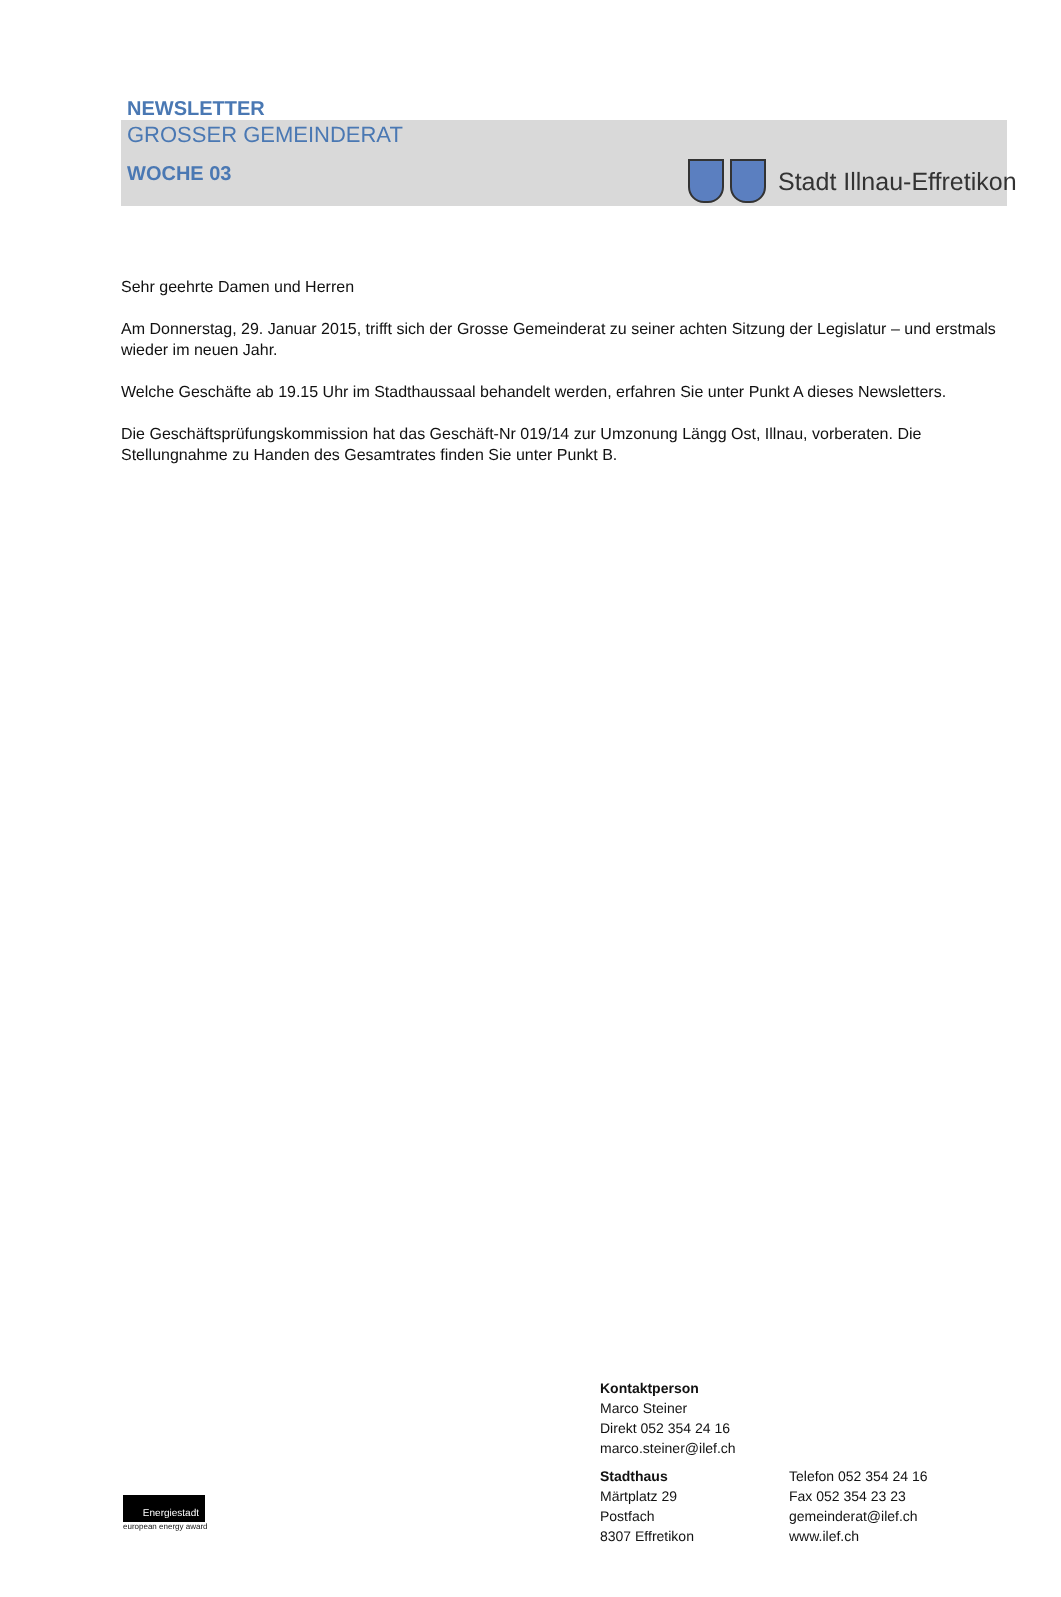Stadt Illnau-Effretikon
NEWSLETTER
GROSSER GEMEINDERAT
WOCHE 03
Sehr geehrte Damen und Herren
Am Donnerstag, 29. Januar 2015, trifft sich der Grosse Gemeinderat zu seiner achten Sitzung der Legislatur – und erstmals wieder im neuen Jahr.
Welche Geschäfte ab 19.15 Uhr im Stadthaussaal behandelt werden, erfahren Sie unter Punkt A dieses Newsletters.
Die Geschäftsprüfungskommission hat das Geschäft-Nr 019/14 zur Umzonung Längg Ost, Illnau, vorberaten. Die Stellungnahme zu Handen des Gesamtrates finden Sie unter Punkt B.
Energiestadt
european energy award
Kontaktperson
Marco Steiner
Direkt 052 354 24 16
marco.steiner@ilef.ch
Stadthaus
Märtplatz 29
Postfach
8307 Effretikon
Telefon 052 354 24 16
Fax 052 354 23 23
gemeinderat@ilef.ch
www.ilef.ch